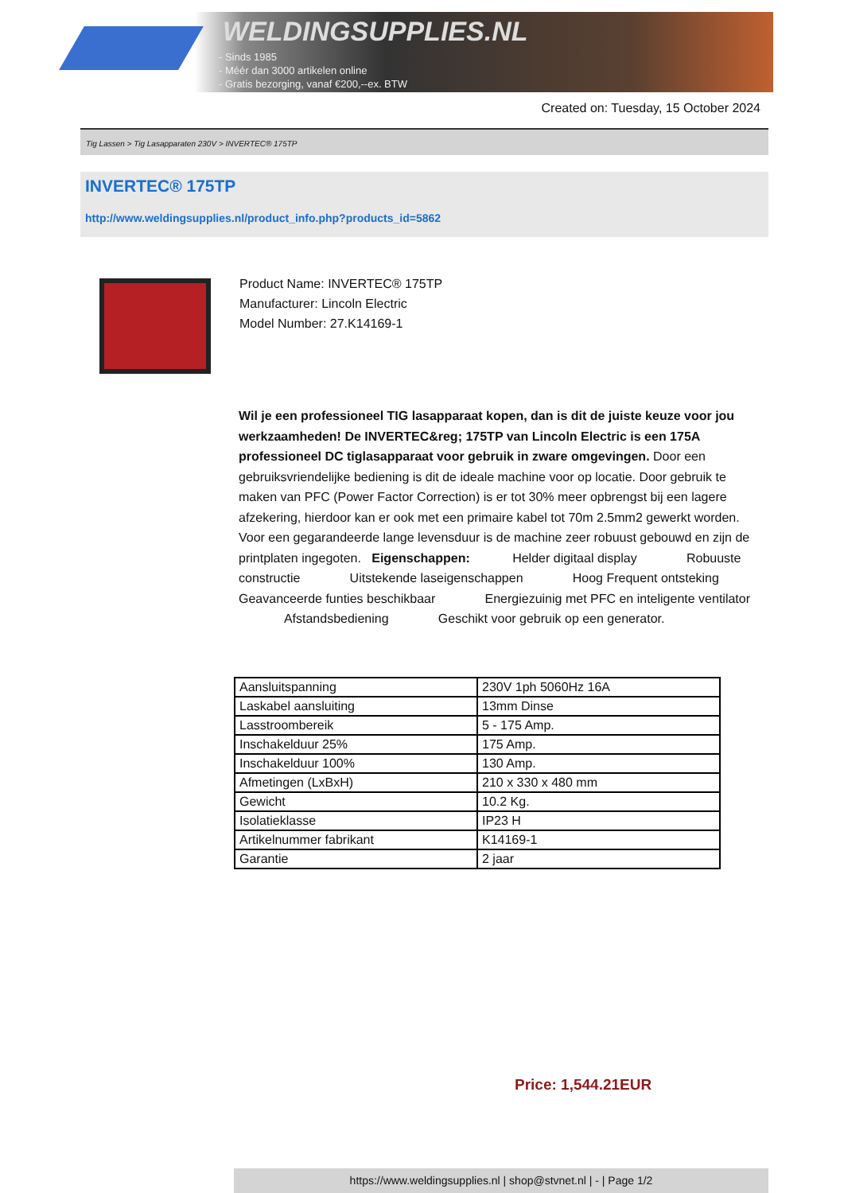WELDINGSUPPLIES.NL
- Sinds 1985
- Méér dan 3000 artikelen online
- Gratis bezorging, vanaf €200,--ex. BTW
Created on: Tuesday, 15 October 2024
Tig Lassen > Tig Lasapparaten 230V > INVERTEC® 175TP
INVERTEC® 175TP
http://www.weldingsupplies.nl/product_info.php?products_id=5862
Product Name: INVERTEC® 175TP
Manufacturer: Lincoln Electric
Model Number: 27.K14169-1
Wil je een professioneel TIG lasapparaat kopen, dan is dit de juiste keuze voor jou werkzaamheden! De INVERTEC&reg; 175TP van Lincoln Electric is een 175A professioneel DC tiglasapparaat voor gebruik in zware omgevingen. Door een gebruiksvriendelijke bediening is dit de ideale machine voor op locatie. Door gebruik te maken van PFC (Power Factor Correction) is er tot 30% meer opbrengst bij een lagere afzekering, hierdoor kan er ook met een primaire kabel tot 70m 2.5mm2 gewerkt worden. Voor een gegarandeerde lange levensduur is de machine zeer robuust gebouwd en zijn de printplaten ingegoten. Eigenschappen: Helder digitaal display Robuuste constructie Uitstekende laseigenschappen Hoog Frequent ontsteking Geavanceerde funties beschikbaar Energiezuinig met PFC en inteligente ventilator Afstandsbediening Geschikt voor gebruik op een generator.
| Aansluitspanning | 230V 1ph 5060Hz 16A |
| Laskabel aansluiting | 13mm Dinse |
| Lasstroombereik | 5 - 175 Amp. |
| Inschakelduur 25% | 175 Amp. |
| Inschakelduur 100% | 130 Amp. |
| Afmetingen (LxBxH) | 210 x 330 x 480 mm |
| Gewicht | 10.2 Kg. |
| Isolatieklasse | IP23 H |
| Artikelnummer fabrikant | K14169-1 |
| Garantie | 2 jaar |
Price: 1,544.21EUR
https://www.weldingsupplies.nl | shop@stvnet.nl | - | Page 1/2